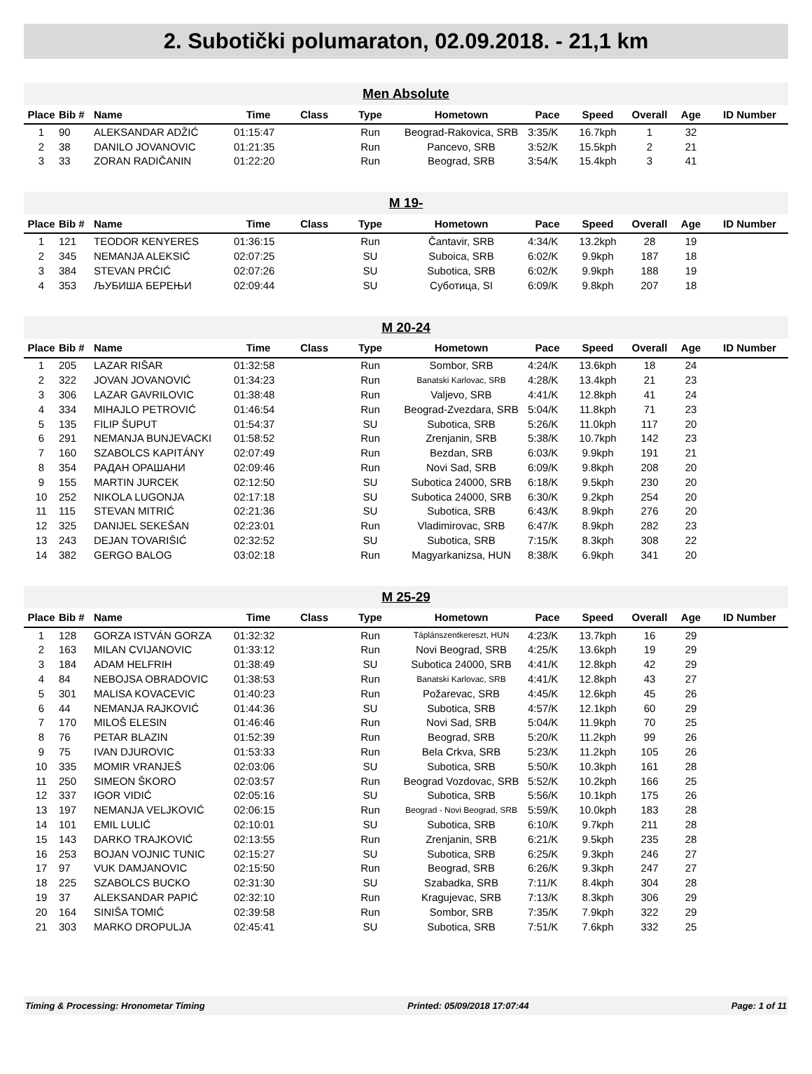2. Subotički polumaraton, 02.09.2018. - 21,1 km
Men Absolute
| Place | Bib # | Name | Time | Class | Type | Hometown | Pace | Speed | Overall | Age | ID Number |
| --- | --- | --- | --- | --- | --- | --- | --- | --- | --- | --- | --- |
| 1 | 90 | ALEKSANDAR ADŽIĆ | 01:15:47 | | Run | Beograd-Rakovica, SRB | 3:35/K | 16.7kph | 1 | 32 | |
| 2 | 38 | DANILO JOVANOVIC | 01:21:35 | | Run | Pancevo, SRB | 3:52/K | 15.5kph | 2 | 21 | |
| 3 | 33 | ZORAN RADIČANIN | 01:22:20 | | Run | Beograd, SRB | 3:54/K | 15.4kph | 3 | 41 | |
M 19-
| Place | Bib # | Name | Time | Class | Type | Hometown | Pace | Speed | Overall | Age | ID Number |
| --- | --- | --- | --- | --- | --- | --- | --- | --- | --- | --- | --- |
| 1 | 121 | TEODOR KENYERES | 01:36:15 | | Run | Čantavir, SRB | 4:34/K | 13.2kph | 28 | 19 | |
| 2 | 345 | NEMANJA ALEKSIĆ | 02:07:25 | | SU | Suboica, SRB | 6:02/K | 9.9kph | 187 | 18 | |
| 3 | 384 | STEVAN PRĆIĆ | 02:07:26 | | SU | Subotica, SRB | 6:02/K | 9.9kph | 188 | 19 | |
| 4 | 353 | ЉУБИША БЕРЕЊИ | 02:09:44 | | SU | Суботица, SI | 6:09/K | 9.8kph | 207 | 18 | |
M 20-24
| Place | Bib # | Name | Time | Class | Type | Hometown | Pace | Speed | Overall | Age | ID Number |
| --- | --- | --- | --- | --- | --- | --- | --- | --- | --- | --- | --- |
| 1 | 205 | LAZAR RIŠAR | 01:32:58 | | Run | Sombor, SRB | 4:24/K | 13.6kph | 18 | 24 | |
| 2 | 322 | JOVAN JOVANOVIĆ | 01:34:23 | | Run | Banatski Karlovac, SRB | 4:28/K | 13.4kph | 21 | 23 | |
| 3 | 306 | LAZAR GAVRILOVIC | 01:38:48 | | Run | Valjevo, SRB | 4:41/K | 12.8kph | 41 | 24 | |
| 4 | 334 | MIHAJLO PETROVIĆ | 01:46:54 | | Run | Beograd-Zvezdara, SRB | 5:04/K | 11.8kph | 71 | 23 | |
| 5 | 135 | FILIP ŠUPUT | 01:54:37 | | SU | Subotica, SRB | 5:26/K | 11.0kph | 117 | 20 | |
| 6 | 291 | NEMANJA BUNJEVACKI | 01:58:52 | | Run | Zrenjanin, SRB | 5:38/K | 10.7kph | 142 | 23 | |
| 7 | 160 | SZABOLCS KAPITÁNY | 02:07:49 | | Run | Bezdan, SRB | 6:03/K | 9.9kph | 191 | 21 | |
| 8 | 354 | РАДАН ОРАШАНИ | 02:09:46 | | Run | Novi Sad, SRB | 6:09/K | 9.8kph | 208 | 20 | |
| 9 | 155 | MARTIN JURCEK | 02:12:50 | | SU | Subotica 24000, SRB | 6:18/K | 9.5kph | 230 | 20 | |
| 10 | 252 | NIKOLA LUGONJA | 02:17:18 | | SU | Subotica 24000, SRB | 6:30/K | 9.2kph | 254 | 20 | |
| 11 | 115 | STEVAN MITRIĆ | 02:21:36 | | SU | Subotica, SRB | 6:43/K | 8.9kph | 276 | 20 | |
| 12 | 325 | DANIJEL SEKEŠAN | 02:23:01 | | Run | Vladimirovac, SRB | 6:47/K | 8.9kph | 282 | 23 | |
| 13 | 243 | DEJAN TOVARIŠIĆ | 02:32:52 | | SU | Subotica, SRB | 7:15/K | 8.3kph | 308 | 22 | |
| 14 | 382 | GERGO BALOG | 03:02:18 | | Run | Magyarkanizsa, HUN | 8:38/K | 6.9kph | 341 | 20 | |
M 25-29
| Place | Bib # | Name | Time | Class | Type | Hometown | Pace | Speed | Overall | Age | ID Number |
| --- | --- | --- | --- | --- | --- | --- | --- | --- | --- | --- | --- |
| 1 | 128 | GORZA ISTVÁN GORZA | 01:32:32 | | Run | Táplánszentkereszt, HUN | 4:23/K | 13.7kph | 16 | 29 | |
| 2 | 163 | MILAN CVIJANOVIC | 01:33:12 | | Run | Novi Beograd, SRB | 4:25/K | 13.6kph | 19 | 29 | |
| 3 | 184 | ADAM HELFRIH | 01:38:49 | | SU | Subotica 24000, SRB | 4:41/K | 12.8kph | 42 | 29 | |
| 4 | 84 | NEBOJSA OBRADOVIC | 01:38:53 | | Run | Banatski Karlovac, SRB | 4:41/K | 12.8kph | 43 | 27 | |
| 5 | 301 | MALISA KOVACEVIC | 01:40:23 | | Run | Požarevac, SRB | 4:45/K | 12.6kph | 45 | 26 | |
| 6 | 44 | NEMANJA RAJKOVIĆ | 01:44:36 | | SU | Subotica, SRB | 4:57/K | 12.1kph | 60 | 29 | |
| 7 | 170 | MILOŠ ELESIN | 01:46:46 | | Run | Novi Sad, SRB | 5:04/K | 11.9kph | 70 | 25 | |
| 8 | 76 | PETAR BLAZIN | 01:52:39 | | Run | Beograd, SRB | 5:20/K | 11.2kph | 99 | 26 | |
| 9 | 75 | IVAN DJUROVIC | 01:53:33 | | Run | Bela Crkva, SRB | 5:23/K | 11.2kph | 105 | 26 | |
| 10 | 335 | MOMIR VRANJEŠ | 02:03:06 | | SU | Subotica, SRB | 5:50/K | 10.3kph | 161 | 28 | |
| 11 | 250 | SIMEON ŠKORO | 02:03:57 | | Run | Beograd Vozdovac, SRB | 5:52/K | 10.2kph | 166 | 25 | |
| 12 | 337 | IGOR VIDIĆ | 02:05:16 | | SU | Subotica, SRB | 5:56/K | 10.1kph | 175 | 26 | |
| 13 | 197 | NEMANJA VELJKOVIĆ | 02:06:15 | | Run | Beograd - Novi Beograd, SRB | 5:59/K | 10.0kph | 183 | 28 | |
| 14 | 101 | EMIL LULIĆ | 02:10:01 | | SU | Subotica, SRB | 6:10/K | 9.7kph | 211 | 28 | |
| 15 | 143 | DARKO TRAJKOVIĆ | 02:13:55 | | Run | Zrenjanin, SRB | 6:21/K | 9.5kph | 235 | 28 | |
| 16 | 253 | BOJAN VOJNIC TUNIC | 02:15:27 | | SU | Subotica, SRB | 6:25/K | 9.3kph | 246 | 27 | |
| 17 | 97 | VUK DAMJANOVIC | 02:15:50 | | Run | Beograd, SRB | 6:26/K | 9.3kph | 247 | 27 | |
| 18 | 225 | SZABOLCS BUCKO | 02:31:30 | | SU | Szabadka, SRB | 7:11/K | 8.4kph | 304 | 28 | |
| 19 | 37 | ALEKSANDAR PAPIĆ | 02:32:10 | | Run | Kragujevac, SRB | 7:13/K | 8.3kph | 306 | 29 | |
| 20 | 164 | SINIŠA TOMIĆ | 02:39:58 | | Run | Sombor, SRB | 7:35/K | 7.9kph | 322 | 29 | |
| 21 | 303 | MARKO DROPULJA | 02:45:41 | | SU | Subotica, SRB | 7:51/K | 7.6kph | 332 | 25 | |
Timing & Processing: Hronometar Timing Printed: 05/09/2018 17:07:44 Page: 1 of 11